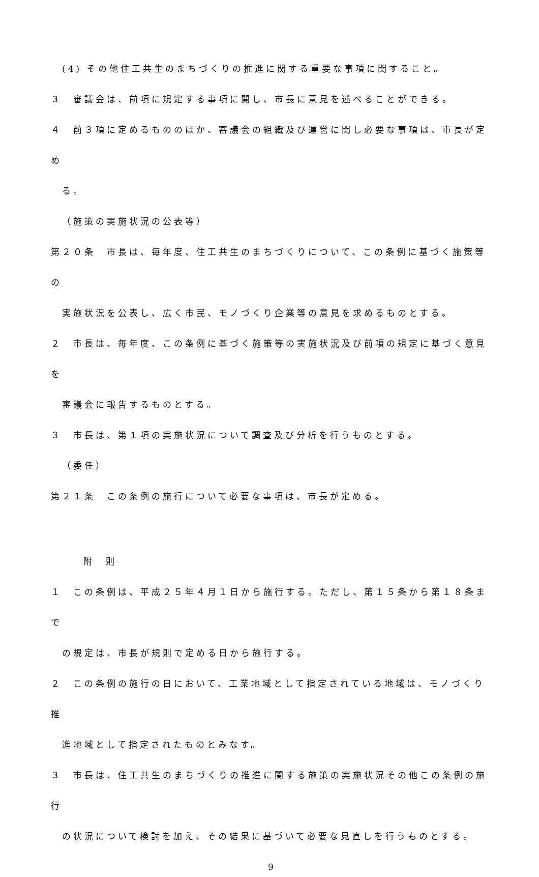(4) その他住工共生のまちづくりの推進に関する重要な事項に関すること。
３　審議会は、前項に規定する事項に関し、市長に意見を述べることができる。
４　前３項に定めるもののほか、審議会の組織及び運営に関し必要な事項は、市長が定め
る。
（施策の実施状況の公表等）
第２０条　市長は、毎年度、住工共生のまちづくりについて、この条例に基づく施策等の
実施状況を公表し、広く市民、モノづくり企業等の意見を求めるものとする。
２　市長は、毎年度、この条例に基づく施策等の実施状況及び前項の規定に基づく意見を
審議会に報告するものとする。
３　市長は、第１項の実施状況について調査及び分析を行うものとする。
（委任）
第２１条　この条例の施行について必要な事項は、市長が定める。
附　則
１　この条例は、平成２５年４月１日から施行する。ただし、第１５条から第１８条まで
の規定は、市長が規則で定める日から施行する。
２　この条例の施行の日において、工業地域として指定されている地域は、モノづくり推
進地域として指定されたものとみなす。
３　市長は、住工共生のまちづくりの推進に関する施策の実施状況その他この条例の施行
の状況について検討を加え、その結果に基づいて必要な見直しを行うものとする。
9